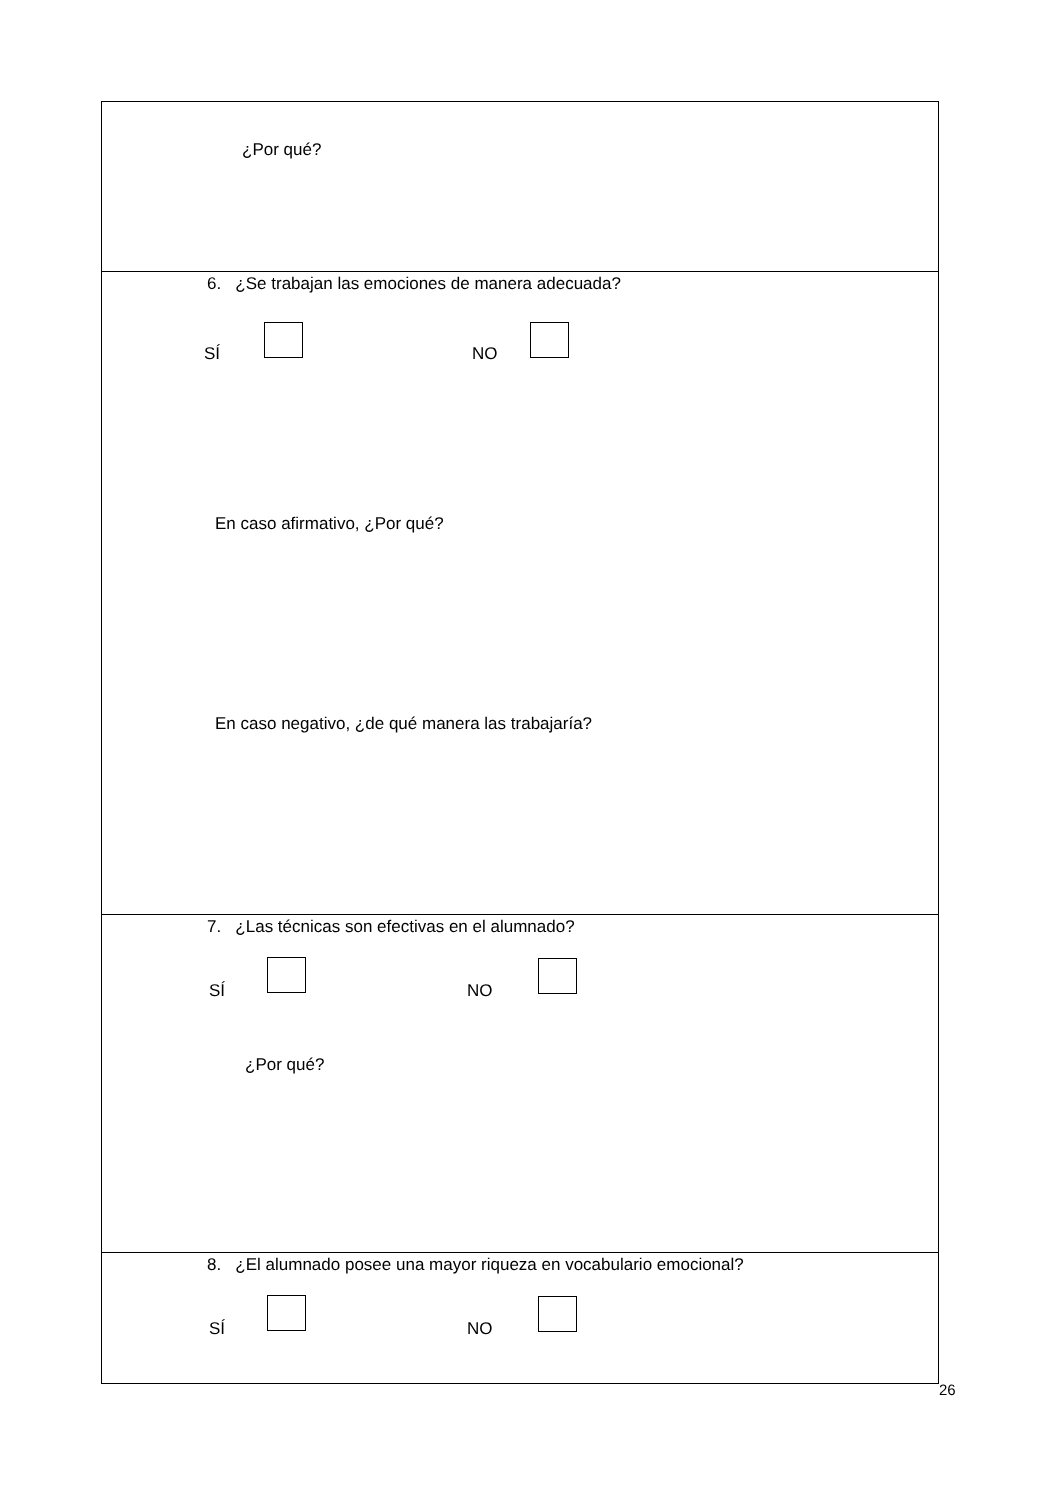¿Por qué?
6. ¿Se trabajan las emociones de manera adecuada?
SÍ NO
En caso afirmativo, ¿Por qué?
En caso negativo, ¿de qué manera las trabajaría?
7. ¿Las técnicas son efectivas en el alumnado?
SÍ NO
¿Por qué?
8. ¿El alumnado posee una mayor riqueza en vocabulario emocional?
SÍ NO
26